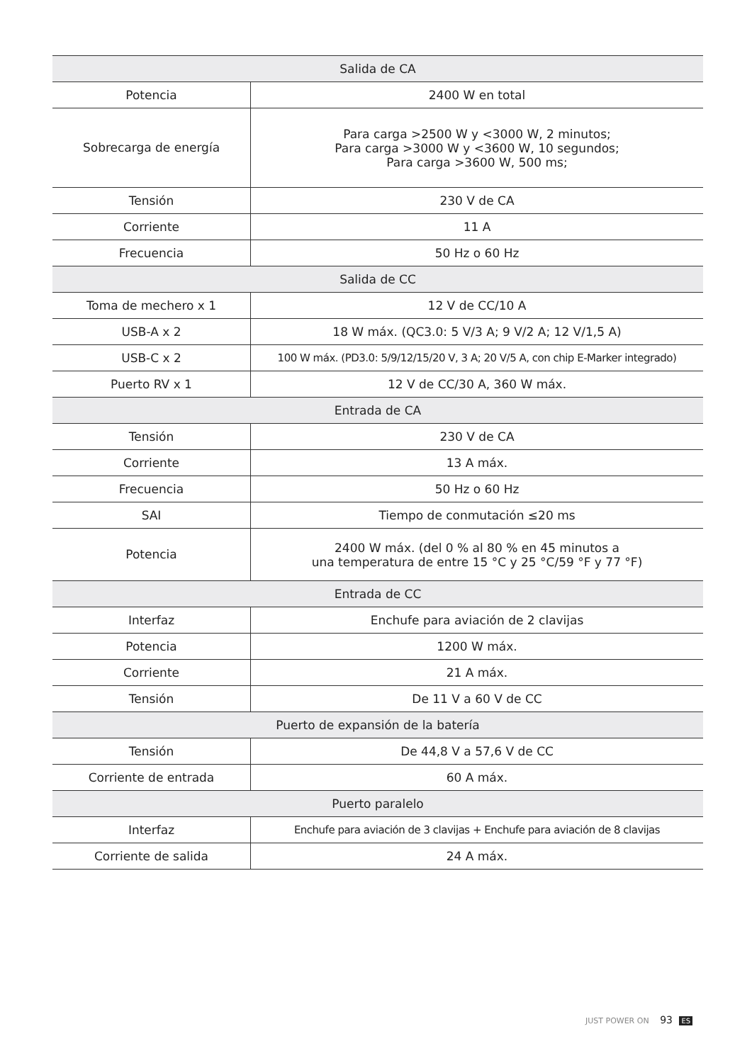| Salida de CA | |
| --- | --- |
| Potencia | 2400 W en total |
| Sobrecarga de energía | Para carga >2500 W y <3000 W, 2 minutos; Para carga >3000 W y <3600 W, 10 segundos; Para carga >3600 W, 500 ms; |
| Tensión | 230 V de CA |
| Corriente | 11 A |
| Frecuencia | 50 Hz o 60 Hz |
| Salida de CC | |
| Toma de mechero x 1 | 12 V de CC/10 A |
| USB-A x 2 | 18 W máx. (QC3.0: 5 V/3 A; 9 V/2 A; 12 V/1,5 A) |
| USB-C x 2 | 100 W máx. (PD3.0: 5/9/12/15/20 V, 3 A; 20 V/5 A, con chip E-Marker integrado) |
| Puerto RV x 1 | 12 V de CC/30 A, 360 W máx. |
| Entrada de CA | |
| Tensión | 230 V de CA |
| Corriente | 13 A máx. |
| Frecuencia | 50 Hz o 60 Hz |
| SAI | Tiempo de conmutación ≤20 ms |
| Potencia | 2400 W máx. (del 0 % al 80 % en 45 minutos a una temperatura de entre 15 °C y 25 °C/59 °F y 77 °F) |
| Entrada de CC | |
| Interfaz | Enchufe para aviación de 2 clavijas |
| Potencia | 1200 W máx. |
| Corriente | 21 A máx. |
| Tensión | De 11 V a 60 V de CC |
| Puerto de expansión de la batería | |
| Tensión | De 44,8 V a 57,6 V de CC |
| Corriente de entrada | 60 A máx. |
| Puerto paralelo | |
| Interfaz | Enchufe para aviación de 3 clavijas + Enchufe para aviación de 8 clavijas |
| Corriente de salida | 24 A máx. |
JUST POWER ON 93 ES